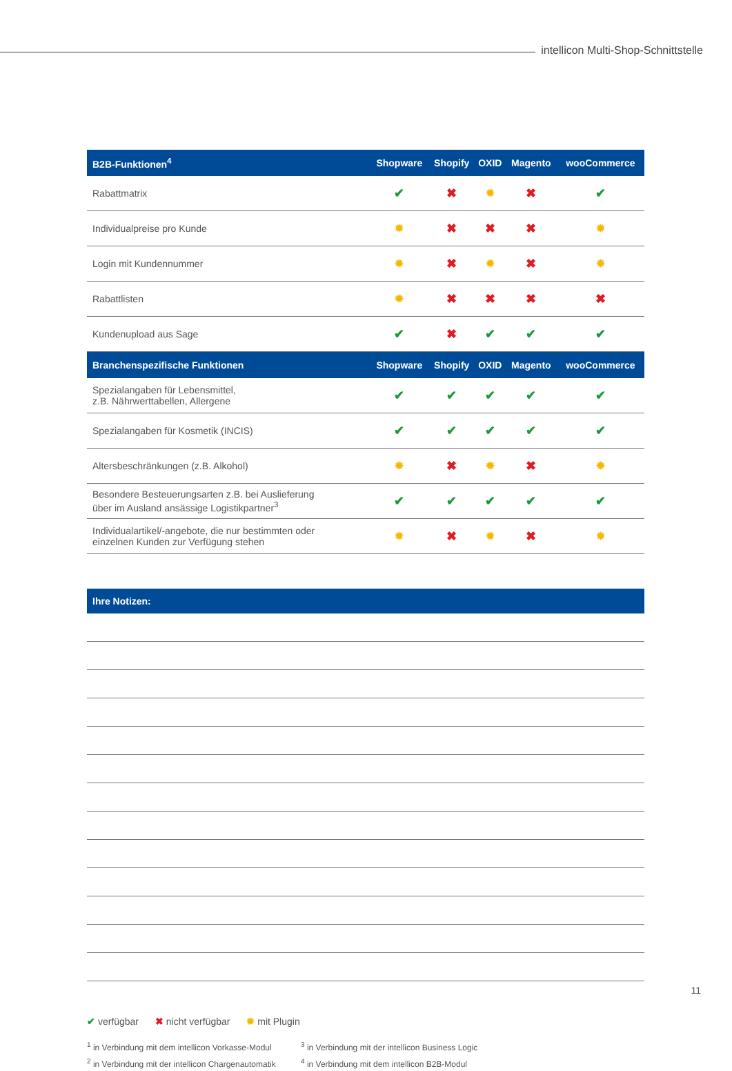intellicon Multi-Shop-Schnittstelle
| B2B-Funktionen<sup>4</sup> | Shopware | Shopify | OXID | Magento | wooCommerce |
| --- | --- | --- | --- | --- | --- |
| Rabattmatrix | ✔ | ✖ | ✹ | ✖ | ✔ |
| Individualpreise pro Kunde | ✹ | ✖ | ✖ | ✖ | ✹ |
| Login mit Kundennummer | ✹ | ✖ | ✹ | ✖ | ✹ |
| Rabattlisten | ✹ | ✖ | ✖ | ✖ | ✖ |
| Kundenupload aus Sage | ✔ | ✖ | ✔ | ✔ | ✔ |
| Branchenspezifische Funktionen | Shopware | Shopify | OXID | Magento | wooCommerce |
| Spezialangaben für Lebensmittel, z.B. Nährwerttabellen, Allergene | ✔ | ✔ | ✔ | ✔ | ✔ |
| Spezialangaben für Kosmetik (INCIS) | ✔ | ✔ | ✔ | ✔ | ✔ |
| Altersbeschränkungen (z.B. Alkohol) | ✹ | ✖ | ✹ | ✖ | ✹ |
| Besondere Besteuerungsarten z.B. bei Auslieferung über im Ausland ansässige Logistikpartner<sup>3</sup> | ✔ | ✔ | ✔ | ✔ | ✔ |
| Individualartikel/-angebote, die nur bestimmten oder einzelnen Kunden zur Verfügung stehen | ✹ | ✖ | ✹ | ✖ | ✹ |
Ihre Notizen:
✔ verfügbar ✖ nicht verfügbar ✹ mit Plugin
<sup>1</sup> in Verbindung mit dem intellicon Vorkasse-Modul
<sup>2</sup> in Verbindung mit der intellicon Chargenautomatik
<sup>3</sup> in Verbindung mit der intellicon Business Logic
<sup>4</sup> in Verbindung mit dem intellicon B2B-Modul
11